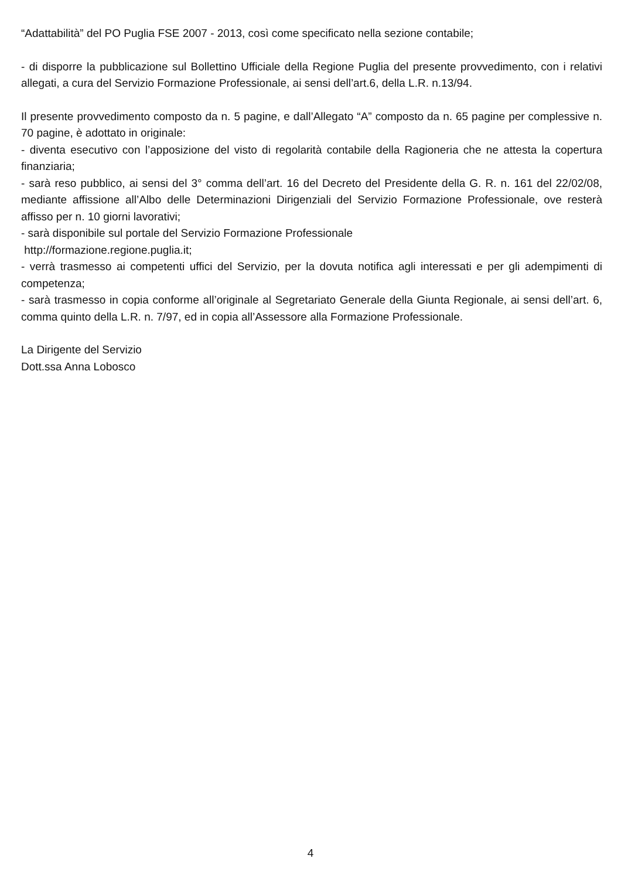“Adattabilità” del PO Puglia FSE 2007 - 2013, così come specificato nella sezione contabile;
- di disporre la pubblicazione sul Bollettino Ufficiale della Regione Puglia del presente provvedimento, con i relativi allegati, a cura del Servizio Formazione Professionale, ai sensi dell’art.6, della L.R. n.13/94.
Il presente provvedimento composto da n. 5 pagine, e dall’Allegato “A” composto da n. 65 pagine per complessive n. 70 pagine, è adottato in originale:
- diventa esecutivo con l’apposizione del visto di regolarità contabile della Ragioneria che ne attesta la copertura finanziaria;
- sarà reso pubblico, ai sensi del 3° comma dell’art. 16 del Decreto del Presidente della G. R. n. 161 del 22/02/08, mediante affissione all’Albo delle Determinazioni Dirigenziali del Servizio Formazione Professionale, ove resterà affisso per n. 10 giorni lavorativi;
- sarà disponibile sul portale del Servizio Formazione Professionale
http://formazione.regione.puglia.it;
- verrà trasmesso ai competenti uffici del Servizio, per la dovuta notifica agli interessati e per gli adempimenti di competenza;
- sarà trasmesso in copia conforme all’originale al Segretariato Generale della Giunta Regionale, ai sensi dell’art. 6, comma quinto della L.R. n. 7/97, ed in copia all’Assessore alla Formazione Professionale.
La Dirigente del Servizio
Dott.ssa Anna Lobosco
4